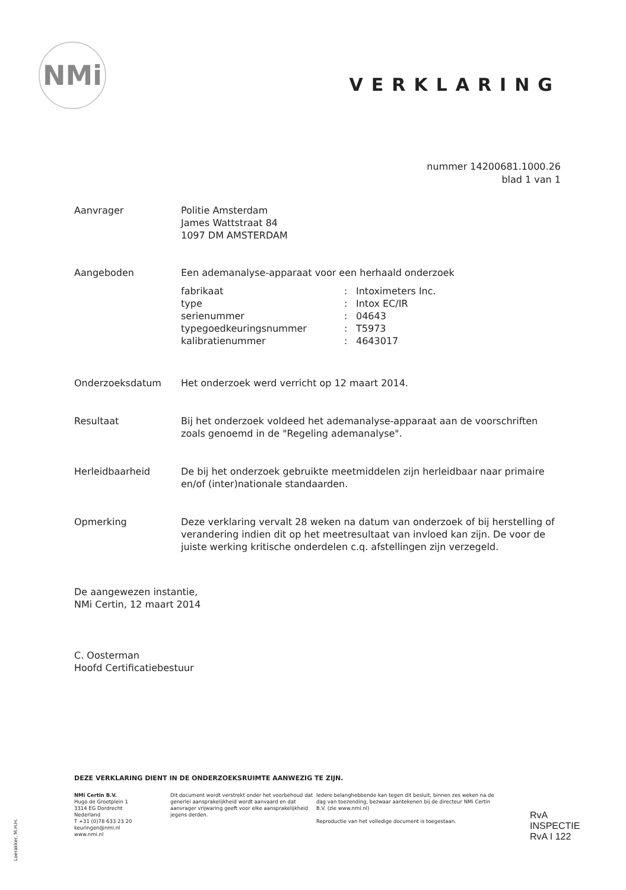NMi
VERKLARING
nummer 14200681.1000.26
blad 1 van 1
Aanvrager Politie Amsterdam
James Wattstraat 84
1097 DM AMSTERDAM
Aangeboden Een ademanalyse-apparaat voor een herhaald onderzoek
| fabrikaat | : | Intoximeters Inc. |
| type | : | Intox EC/IR |
| serienummer | : | 04643 |
| typegoedkeuringsnummer | : | T5973 |
| kalibratienummer | : | 4643017 |
Onderzoeksdatum Het onderzoek werd verricht op 12 maart 2014.
Resultaat Bij het onderzoek voldeed het ademanalyse-apparaat aan de voorschriften zoals genoemd in de "Regeling ademanalyse".
Herleidbaarheid De bij het onderzoek gebruikte meetmiddelen zijn herleidbaar naar primaire en/of (inter)nationale standaarden.
Opmerking Deze verklaring vervalt 28 weken na datum van onderzoek of bij herstelling of verandering indien dit op het meetresultaat van invloed kan zijn. De voor de juiste werking kritische onderdelen c.q. afstellingen zijn verzegeld.
De aangewezen instantie,
NMi Certin, 12 maart 2014
C. Oosterman
Hoofd Certificatiebestuur
DEZE VERKLARING DIENT IN DE ONDERZOEKSRUIMTE AANWEZIG TE ZIJN.
NMi Certin B.V.
Hugo de Grootplein 1
3314 EG Dordrecht
Nederland
T +31 (0)78 633 23 20
keuringen@nmi.nl
www.nmi.nl
Dit document wordt verstrekt onder het voorbehoud dat generlei aansprakelijkheid wordt aanvaard en dat aanvrager vrijwaring geeft voor elke aansprakelijkheid jegens derden.
Iedere belanghebbende kan tegen dit besluit, binnen zes weken na de dag van toezending, bezwaar aantekenen bij de directeur NMi Certin B.V. (zie www.nmi.nl)
Reproductie van het volledige document is toegestaan.
RvA
INSPECTIE
RvA I 122
Loerakker, M.H.H.